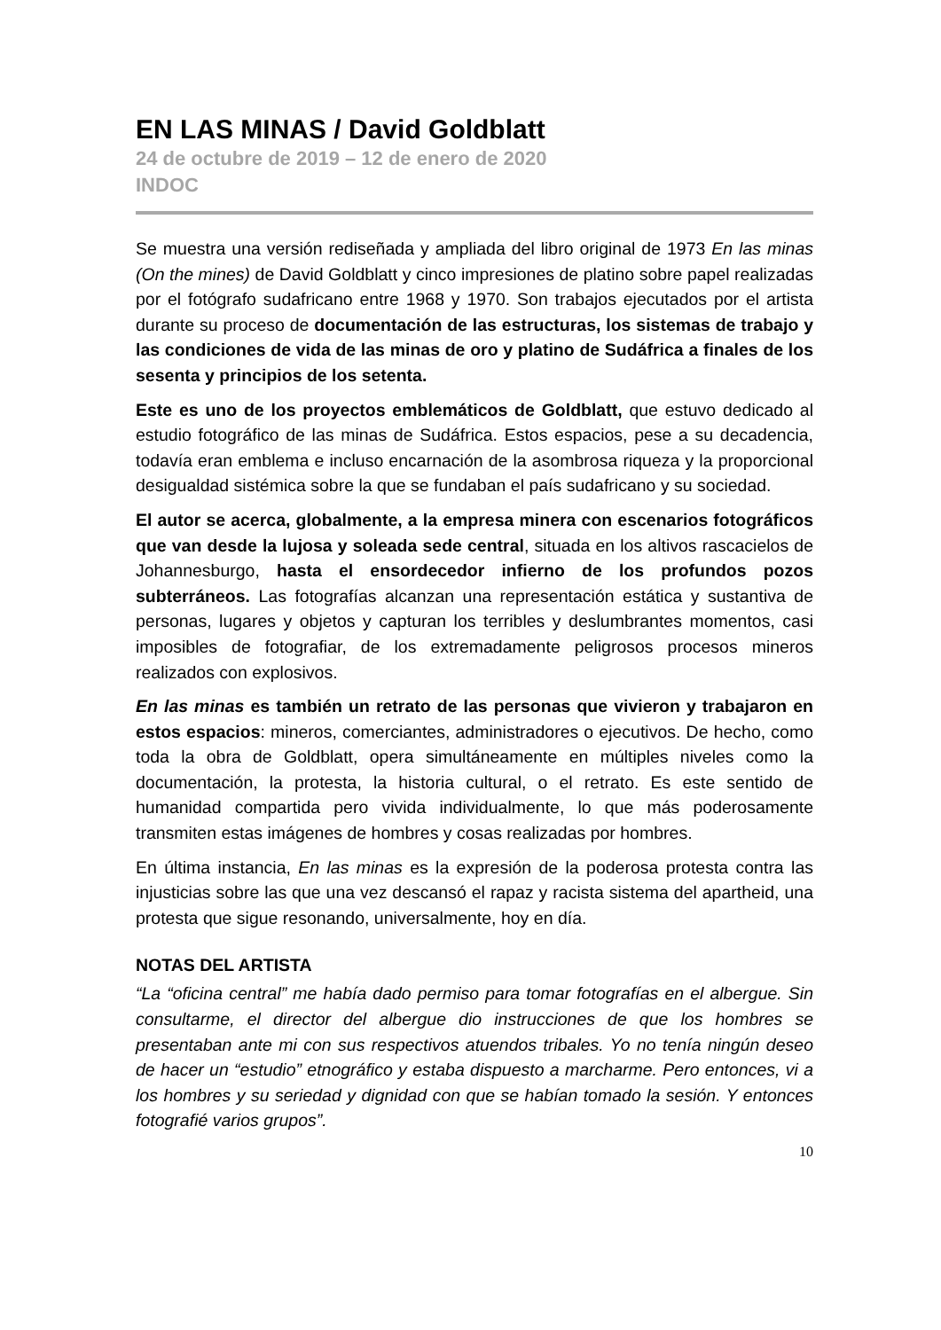EN LAS MINAS / David Goldblatt
24 de octubre de 2019 – 12 de enero de 2020
INDOC
Se muestra una versión rediseñada y ampliada del libro original de 1973 En las minas (On the mines) de David Goldblatt y cinco impresiones de platino sobre papel realizadas por el fotógrafo sudafricano entre 1968 y 1970. Son trabajos ejecutados por el artista durante su proceso de documentación de las estructuras, los sistemas de trabajo y las condiciones de vida de las minas de oro y platino de Sudáfrica a finales de los sesenta y principios de los setenta.
Este es uno de los proyectos emblemáticos de Goldblatt, que estuvo dedicado al estudio fotográfico de las minas de Sudáfrica. Estos espacios, pese a su decadencia, todavía eran emblema e incluso encarnación de la asombrosa riqueza y la proporcional desigualdad sistémica sobre la que se fundaban el país sudafricano y su sociedad.
El autor se acerca, globalmente, a la empresa minera con escenarios fotográficos que van desde la lujosa y soleada sede central, situada en los altivos rascacielos de Johannesburgo, hasta el ensordecedor infierno de los profundos pozos subterráneos. Las fotografías alcanzan una representación estática y sustantiva de personas, lugares y objetos y capturan los terribles y deslumbrantes momentos, casi imposibles de fotografiar, de los extremadamente peligrosos procesos mineros realizados con explosivos.
En las minas es también un retrato de las personas que vivieron y trabajaron en estos espacios: mineros, comerciantes, administradores o ejecutivos. De hecho, como toda la obra de Goldblatt, opera simultáneamente en múltiples niveles como la documentación, la protesta, la historia cultural, o el retrato. Es este sentido de humanidad compartida pero vivida individualmente, lo que más poderosamente transmiten estas imágenes de hombres y cosas realizadas por hombres.
En última instancia, En las minas es la expresión de la poderosa protesta contra las injusticias sobre las que una vez descansó el rapaz y racista sistema del apartheid, una protesta que sigue resonando, universalmente, hoy en día.
NOTAS DEL ARTISTA
“La “oficina central” me había dado permiso para tomar fotografías en el albergue. Sin consultarme, el director del albergue dio instrucciones de que los hombres se presentaban ante mi con sus respectivos atuendos tribales. Yo no tenía ningún deseo de hacer un “estudio” etnográfico y estaba dispuesto a marcharme. Pero entonces, vi a los hombres y su seriedad y dignidad con que se habían tomado la sesión. Y entonces fotografié varios grupos”.
10